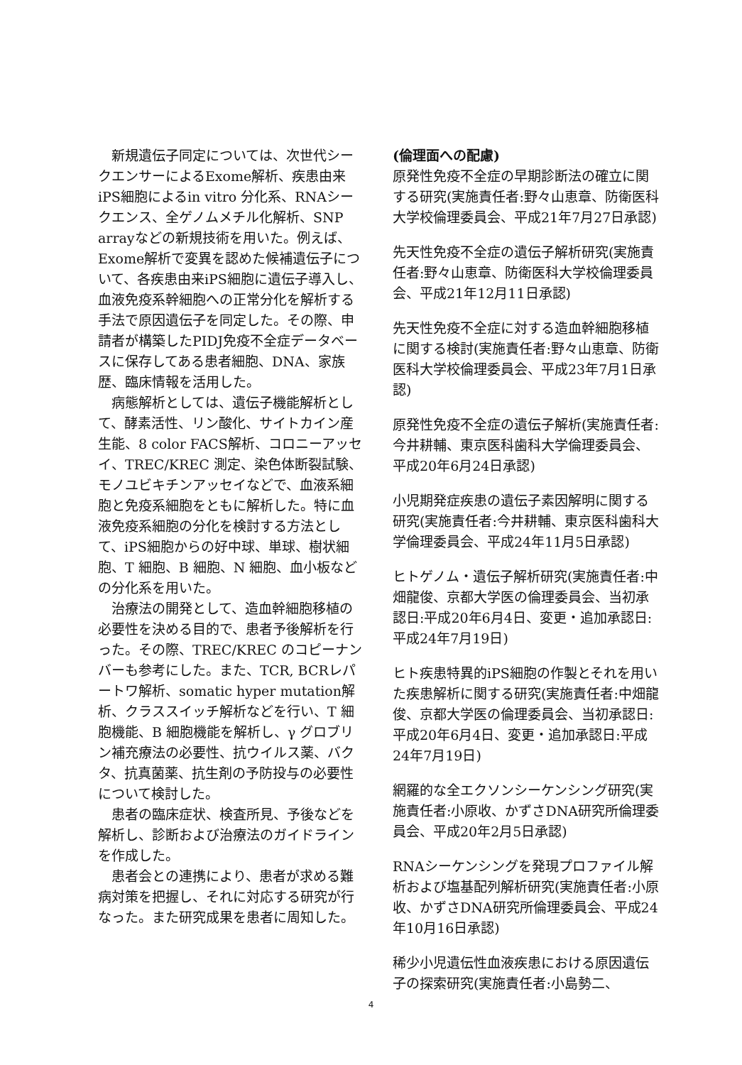新規遺伝子同定については、次世代シークエンサーによるExome解析、疾患由来iPS細胞によるin vitro 分化系、RNAシークエンス、全ゲノムメチル化解析、SNP arrayなどの新規技術を用いた。例えば、Exome解析で変異を認めた候補遺伝子について、各疾患由来iPS細胞に遺伝子導入し、血液免疫系幹細胞への正常分化を解析する手法で原因遺伝子を同定した。その際、申請者が構築したPIDJ免疫不全症データベースに保存してある患者細胞、DNA、家族歴、臨床情報を活用した。
病態解析としては、遺伝子機能解析として、酵素活性、リン酸化、サイトカイン産生能、8 color FACS解析、コロニーアッセイ、TREC/KREC 測定、染色体断裂試験、モノユビキチンアッセイなどで、血液系細胞と免疫系細胞をともに解析した。特に血液免疫系細胞の分化を検討する方法として、iPS細胞からの好中球、単球、樹状細胞、T 細胞、B 細胞、N 細胞、血小板などの分化系を用いた。
治療法の開発として、造血幹細胞移植の必要性を決める目的で、患者予後解析を行った。その際、TREC/KREC のコピーナンバーも参考にした。また、TCR, BCRレパートワ解析、somatic hyper mutation解析、クラススイッチ解析などを行い、T 細胞機能、B 細胞機能を解析し、γ グロブリン補充療法の必要性、抗ウイルス薬、バクタ、抗真菌薬、抗生剤の予防投与の必要性について検討した。
患者の臨床症状、検査所見、予後などを解析し、診断および治療法のガイドラインを作成した。
患者会との連携により、患者が求める難病対策を把握し、それに対応する研究が行なった。また研究成果を患者に周知した。
(倫理面への配慮)
原発性免疫不全症の早期診断法の確立に関する研究(実施責任者:野々山恵章、防衛医科大学校倫理委員会、平成21年7月27日承認)
先天性免疫不全症の遺伝子解析研究(実施責任者:野々山恵章、防衛医科大学校倫理委員会、平成21年12月11日承認)
先天性免疫不全症に対する造血幹細胞移植に関する検討(実施責任者:野々山恵章、防衛医科大学校倫理委員会、平成23年7月1日承認)
原発性免疫不全症の遺伝子解析(実施責任者:今井耕輔、東京医科歯科大学倫理委員会、平成20年6月24日承認)
小児期発症疾患の遺伝子素因解明に関する研究(実施責任者:今井耕輔、東京医科歯科大学倫理委員会、平成24年11月5日承認)
ヒトゲノム・遺伝子解析研究(実施責任者:中畑龍俊、京都大学医の倫理委員会、当初承認日:平成20年6月4日、変更・追加承認日:平成24年7月19日)
ヒト疾患特異的iPS細胞の作製とそれを用いた疾患解析に関する研究(実施責任者:中畑龍俊、京都大学医の倫理委員会、当初承認日:平成20年6月4日、変更・追加承認日:平成24年7月19日)
網羅的な全エクソンシーケンシング研究(実施責任者:小原收、かずさDNA研究所倫理委員会、平成20年2月5日承認)
RNAシーケンシングを発現プロファイル解析および塩基配列解析研究(実施責任者:小原收、かずさDNA研究所倫理委員会、平成24年10月16日承認)
稀少小児遺伝性血液疾患における原因遺伝子の探索研究(実施責任者:小島勢二、
4